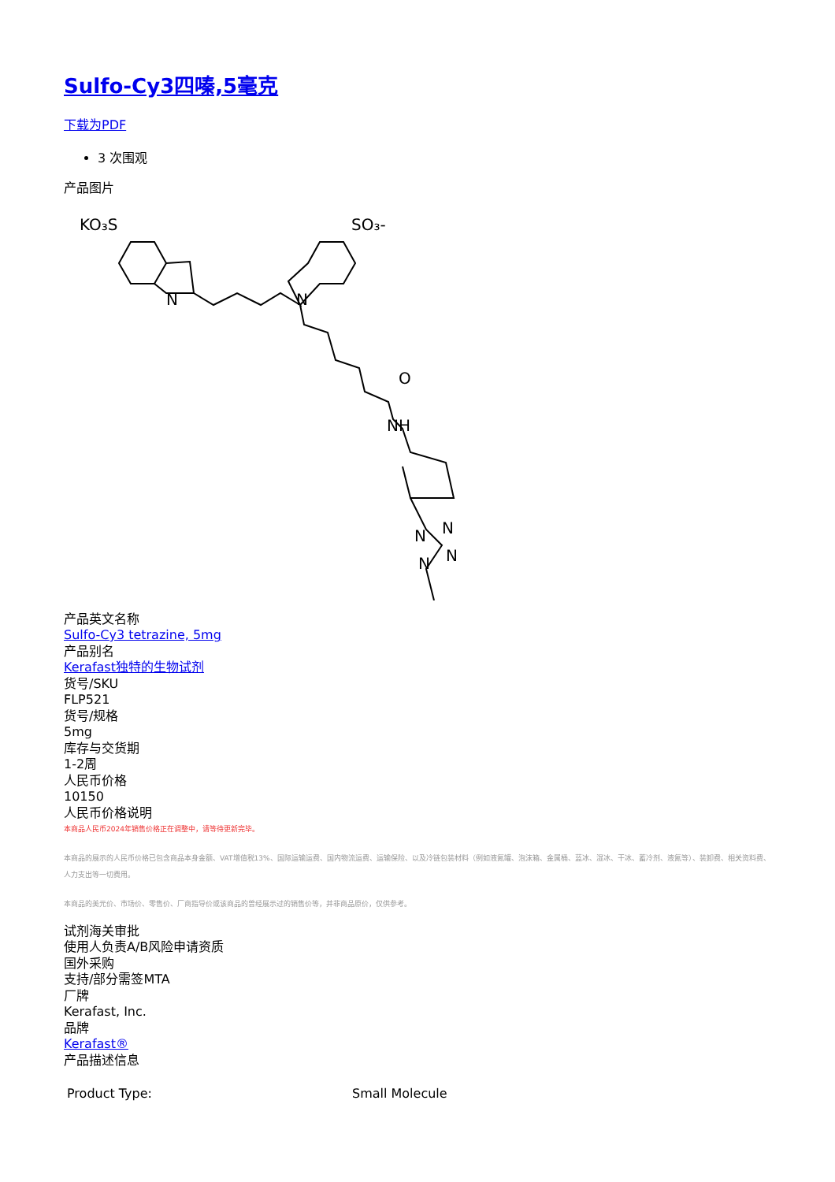Sulfo-Cy3四嗪,5毫克
下载为PDF
3 次围观
产品图片
KO₃S
SO₃-
N
N
O
NH
N
N
N
N
产品英文名称
Sulfo-Cy3 tetrazine, 5mg
产品别名
Kerafast独特的生物试剂
货号/SKU
FLP521
货号/规格
5mg
库存与交货期
1-2周
人民币价格
10150
人民币价格说明
本商品人民币2024年销售价格正在调整中，请等待更新完毕。
本商品的展示的人民币价格已包含商品本身金额、VAT增值税13%、国际运输运费、国内物流运费、运输保险、以及冷链包装材料（例如液氮罐、泡沫箱、金属桶、蓝冰、湿冰、干冰、蓄冷剂、液氮等）、装卸费、相关资料费、人力支出等一切费用。
本商品的美元价、市场价、零售价、厂商指导价或该商品的曾经展示过的销售价等，并非商品原价，仅供参考。
试剂海关审批
使用人负责A/B风险申请资质
国外采购
支持/部分需签MTA
厂牌
Kerafast, Inc.
品牌
Kerafast®
产品描述信息
| Product Type: | Small Molecule |